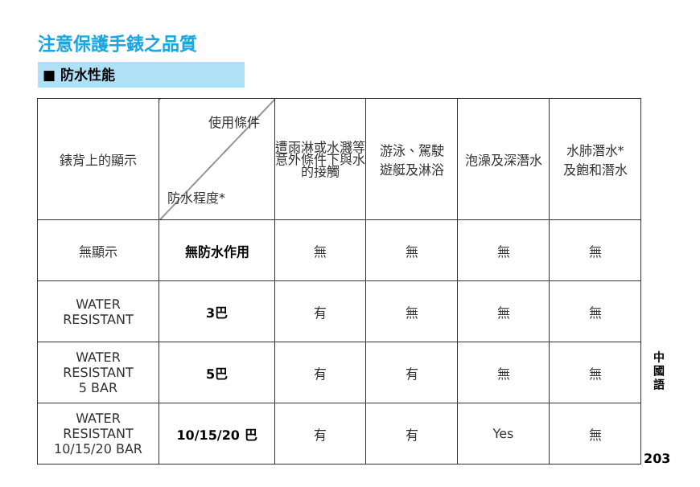注意保護手錶之品質
■ 防水性能
| 錶背上的顯示 | 使用條件 防水程度* | 遭雨淋或水濺等意外條件下與水的接觸 | 游泳、駕駛 遊艇及淋浴 | 泡澡及深潛水 | 水肺潛水* 及飽和潛水 |
| --- | --- | --- | --- | --- | --- |
| 無顯示 | 無防水作用 | 無 | 無 | 無 | 無 |
| WATER RESISTANT | 3巴 | 有 | 無 | 無 | 無 |
| WATER RESISTANT 5 BAR | 5巴 | 有 | 有 | 無 | 無 |
| WATER RESISTANT 10/15/20 BAR | 10/15/20 巴 | 有 | 有 | Yes | 無 |
中國語
203